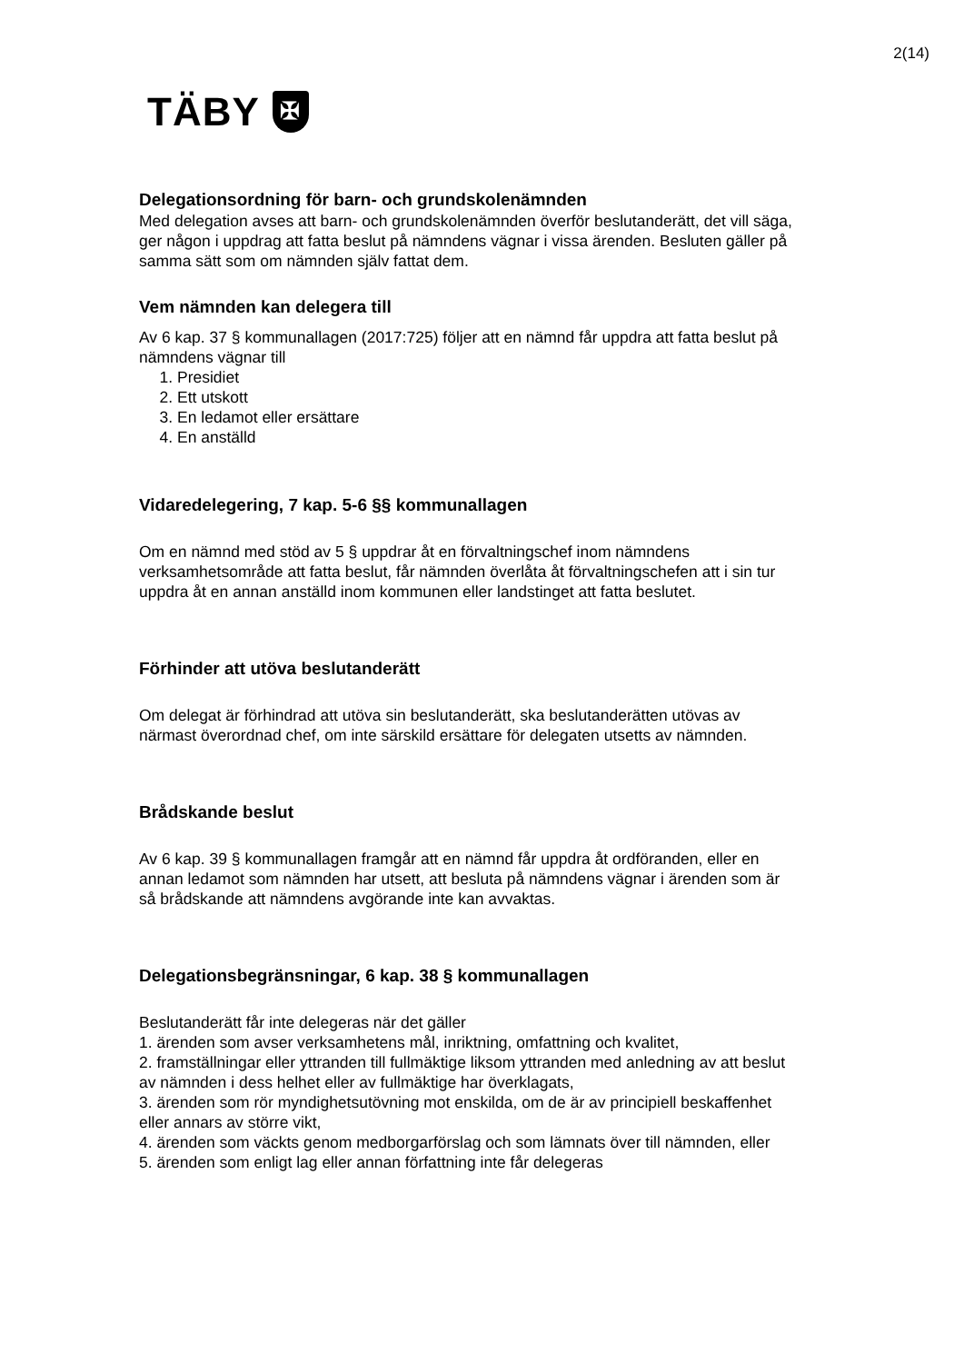2(14)
TÄBY ✠
Delegationsordning för barn- och grundskolenämnden
Med delegation avses att barn- och grundskolenämnden överför beslutanderätt, det vill säga, ger någon i uppdrag att fatta beslut på nämndens vägnar i vissa ärenden. Besluten gäller på samma sätt som om nämnden själv fattat dem.
Vem nämnden kan delegera till
Av 6 kap. 37 § kommunallagen (2017:725) följer att en nämnd får uppdra att fatta beslut på nämndens vägnar till
1. Presidiet
2. Ett utskott
3. En ledamot eller ersättare
4. En anställd
Vidaredelegering, 7 kap. 5-6 §§ kommunallagen
Om en nämnd med stöd av 5 § uppdrar åt en förvaltningschef inom nämndens verksamhetsområde att fatta beslut, får nämnden överlåta åt förvaltningschefen att i sin tur uppdra åt en annan anställd inom kommunen eller landstinget att fatta beslutet.
Förhinder att utöva beslutanderätt
Om delegat är förhindrad att utöva sin beslutanderätt, ska beslutanderätten utövas av närmast överordnad chef, om inte särskild ersättare för delegaten utsetts av nämnden.
Brådskande beslut
Av 6 kap. 39 § kommunallagen framgår att en nämnd får uppdra åt ordföranden, eller en annan ledamot som nämnden har utsett, att besluta på nämndens vägnar i ärenden som är så brådskande att nämndens avgörande inte kan avvaktas.
Delegationsbegränsningar, 6 kap. 38 § kommunallagen
Beslutanderätt får inte delegeras när det gäller
1. ärenden som avser verksamhetens mål, inriktning, omfattning och kvalitet,
2. framställningar eller yttranden till fullmäktige liksom yttranden med anledning av att beslut av nämnden i dess helhet eller av fullmäktige har överklagats,
3. ärenden som rör myndighetsutövning mot enskilda, om de är av principiell beskaffenhet eller annars av större vikt,
4. ärenden som väckts genom medborgarförslag och som lämnats över till nämnden, eller
5. ärenden som enligt lag eller annan författning inte får delegeras